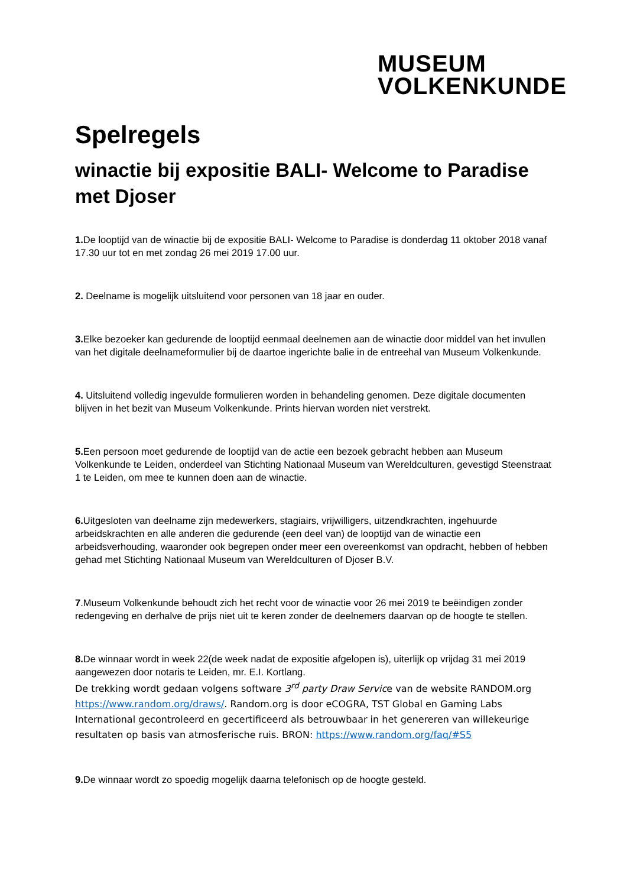MUSEUM
VOLKENKUNDE
Spelregels
winactie bij expositie BALI- Welcome to Paradise met Djoser
1. De looptijd van de winactie bij de expositie BALI- Welcome to Paradise is donderdag 11 oktober 2018 vanaf 17.30 uur tot en met zondag 26 mei 2019 17.00 uur.
2. Deelname is mogelijk uitsluitend voor personen van 18 jaar en ouder.
3. Elke bezoeker kan gedurende de looptijd eenmaal deelnemen aan de winactie door middel van het invullen van het digitale deelnameformulier bij de daartoe ingerichte balie in de entreehal van Museum Volkenkunde.
4. Uitsluitend volledig ingevulde formulieren worden in behandeling genomen. Deze digitale documenten blijven in het bezit van Museum Volkenkunde. Prints hiervan worden niet verstrekt.
5. Een persoon moet gedurende de looptijd van de actie een bezoek gebracht hebben aan Museum Volkenkunde te Leiden, onderdeel van Stichting Nationaal Museum van Wereldculturen, gevestigd Steenstraat 1 te Leiden, om mee te kunnen doen aan de winactie.
6. Uitgesloten van deelname zijn medewerkers, stagiairs, vrijwilligers, uitzendkrachten, ingehuurde arbeidskrachten en alle anderen die gedurende (een deel van) de looptijd van de winactie een arbeidsverhouding, waaronder ook begrepen onder meer een overeenkomst van opdracht, hebben of hebben gehad met Stichting Nationaal Museum van Wereldculturen of Djoser B.V.
7.Museum Volkenkunde behoudt zich het recht voor de winactie voor 26 mei 2019 te beëindigen zonder redengeving en derhalve de prijs niet uit te keren zonder de deelnemers daarvan op de hoogte te stellen.
8. De winnaar wordt in week 22(de week nadat de expositie afgelopen is), uiterlijk op vrijdag 31 mei 2019 aangewezen door notaris te Leiden, mr. E.I. Kortlang.
De trekking wordt gedaan volgens software 3<sup>rd</sup> party Draw Service van de website RANDOM.org https://www.random.org/draws/. Random.org is door eCOGRA, TST Global en Gaming Labs International gecontroleerd en gecertificeerd als betrouwbaar in het genereren van willekeurige resultaten op basis van atmosferische ruis. BRON: https://www.random.org/faq/#S5
9. De winnaar wordt zo spoedig mogelijk daarna telefonisch op de hoogte gesteld.